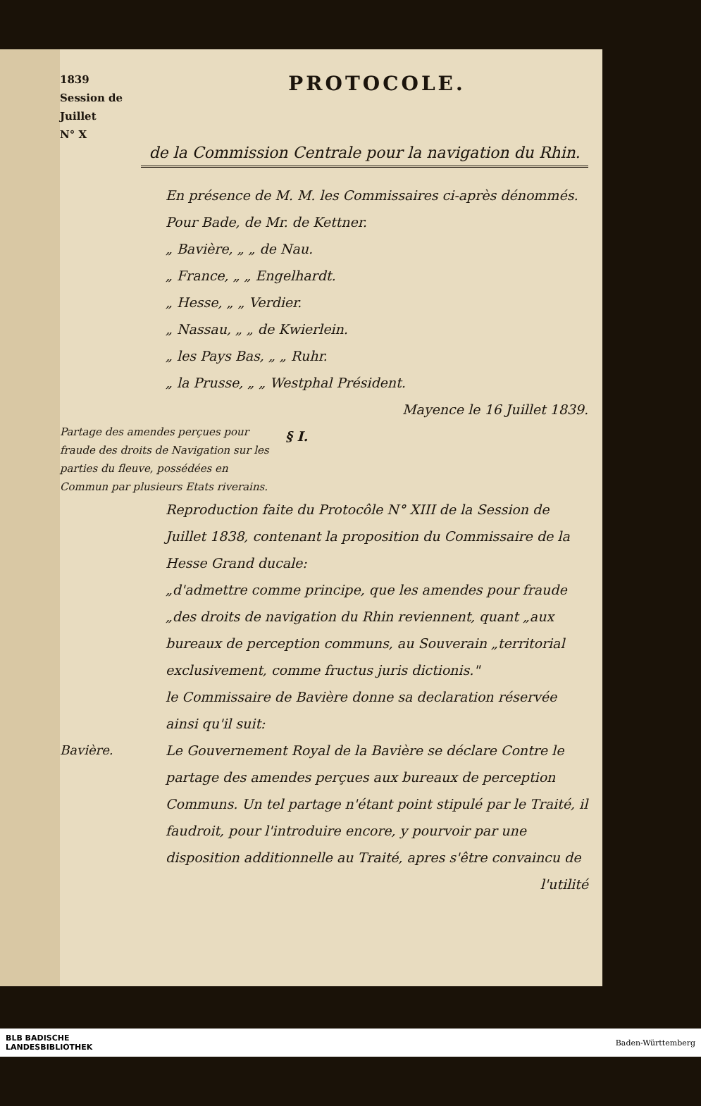1839
Session de Juillet
N° X
PROTOCOLE.
de la Commission Centrale pour la navigation du Rhin.
En présence de M. M. les Commissaires ci-après dénommés.
Pour Bade, de Mr. de Kettner.
„ Bavière, „ „ de Nau.
„ France, „ „ Engelhardt.
„ Hesse, „ „ Verdier.
„ Nassau, „ „ de Kwierlein.
„ les Pays Bas, „ „ Ruhr.
„ la Prusse, „ „ Westphal Président.
Mayence le 16 Juillet 1839.
Partage des amendes perçues pour fraude des droits de Navigation sur les parties du fleuve, possédées en Commun par plusieurs Etats riverains.
§ I.
Reproduction faite du Protocôle N° XIII de la Session de Juillet 1838, contenant la proposition du Commissaire de la Hesse Grand ducale:
„d'admettre comme principe, que les amendes pour fraude „des droits de navigation du Rhin reviennent, quant „aux bureaux de perception communs, au Souverain „territorial exclusivement, comme fructus juris dictionis."
le Commissaire de Bavière donne sa declaration réservée ainsi qu'il suit:
Bavière.
Le Gouvernement Royal de la Bavière se déclare Contre le partage des amendes perçues aux bureaux de perception Communs. Un tel partage n'étant point stipulé par le Traité, il faudroit, pour l'introduire encore, y pourvoir par une disposition additionnelle au Traité, apres s'être convaincu de
l'utilité
BLB BADISCHE
LANDESBIBLIOTHEK Baden-Württemberg